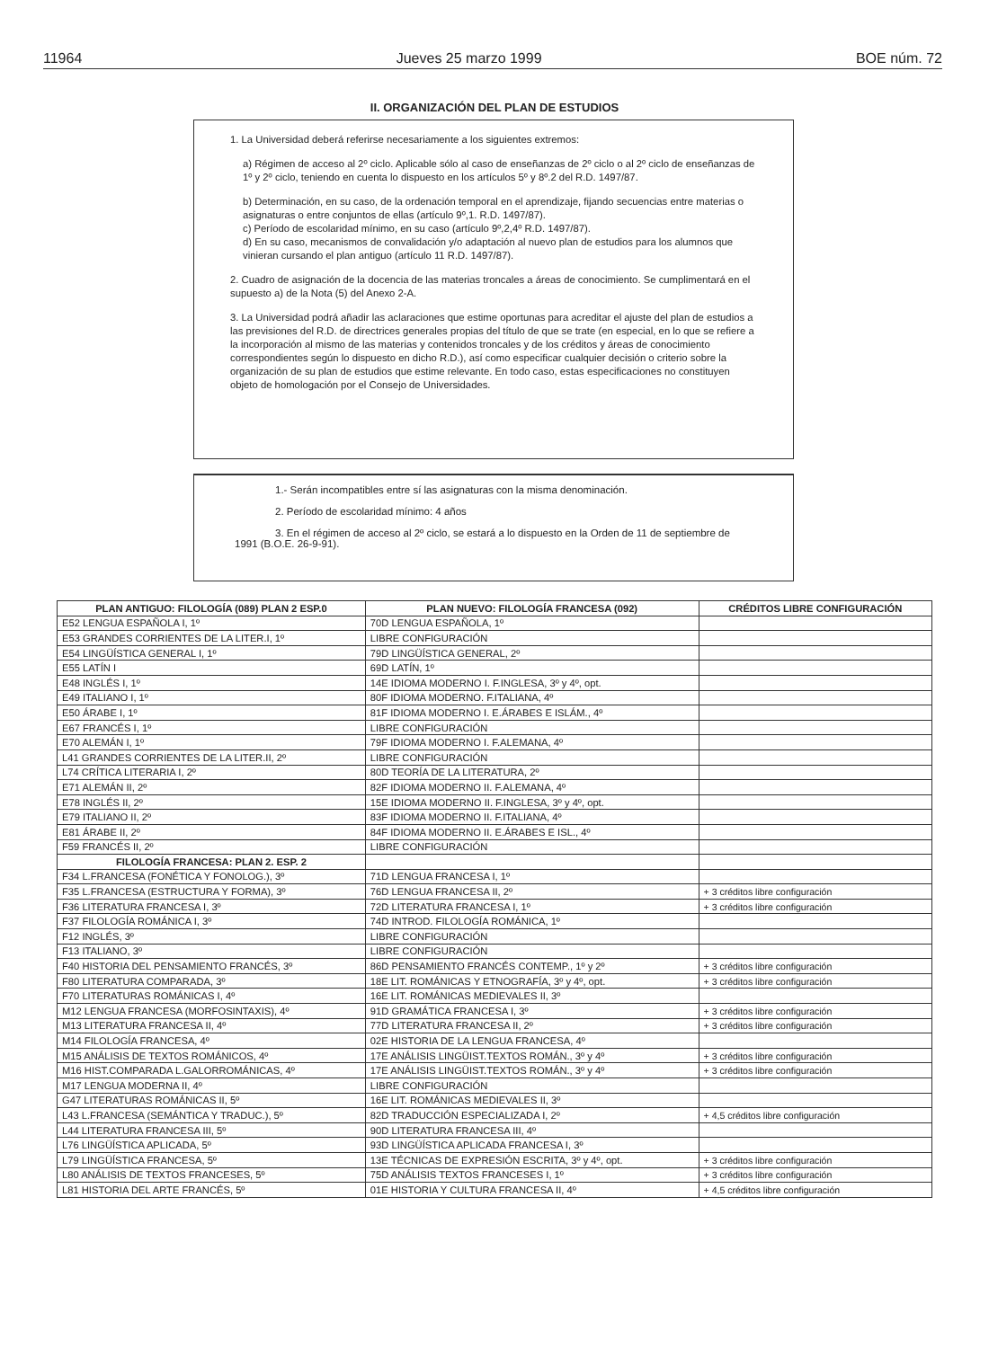11964 Jueves 25 marzo 1999 BOE núm. 72
II. ORGANIZACIÓN DEL PLAN DE ESTUDIOS
1. La Universidad deberá referirse necesariamente a los siguientes extremos:
a) Régimen de acceso al 2º ciclo. Aplicable sólo al caso de enseñanzas de 2º ciclo o al 2º ciclo de enseñanzas de 1º y 2º ciclo, teniendo en cuenta lo dispuesto en los artículos 5º y 8º.2 del R.D. 1497/87.
b) Determinación, en su caso, de la ordenación temporal en el aprendizaje, fijando secuencias entre materias o asignaturas o entre conjuntos de ellas (artículo 9º,1. R.D. 1497/87).
c) Período de escolaridad mínimo, en su caso (artículo 9º,2,4º R.D. 1497/87).
d) En su caso, mecanismos de convalidación y/o adaptación al nuevo plan de estudios para los alumnos que vinieran cursando el plan antiguo (artículo 11 R.D. 1497/87).
2. Cuadro de asignación de la docencia de las materias troncales a áreas de conocimiento. Se cumplimentará en el supuesto a) de la Nota (5) del Anexo 2-A.
3. La Universidad podrá añadir las aclaraciones que estime oportunas para acreditar el ajuste del plan de estudios a las previsiones del R.D. de directrices generales propias del título de que se trate (en especial, en lo que se refiere a la incorporación al mismo de las materias y contenidos troncales y de los créditos y áreas de conocimiento correspondientes según lo dispuesto en dicho R.D.), así como especificar cualquier decisión o criterio sobre la organización de su plan de estudios que estime relevante. En todo caso, estas especificaciones no constituyen objeto de homologación por el Consejo de Universidades.
1.- Serán incompatibles entre sí las asignaturas con la misma denominación.
2. Período de escolaridad mínimo: 4 años
3. En el régimen de acceso al 2º ciclo, se estará a lo dispuesto en la Orden de 11 de septiembre de 1991 (B.O.E. 26-9-91).
| PLAN ANTIGUO: FILOLOGÍA (089) PLAN 2 ESP.0 | PLAN NUEVO: FILOLOGÍA FRANCESA (092) | CRÉDITOS LIBRE CONFIGURACIÓN |
| --- | --- | --- |
| E52 LENGUA ESPAÑOLA I, 1º | 70D LENGUA ESPAÑOLA, 1º | |
| E53 GRANDES CORRIENTES DE LA LITER.I, 1º | LIBRE CONFIGURACIÓN | |
| E54 LINGÜÍSTICA GENERAL I, 1º | 79D LINGÜÍSTICA GENERAL, 2º | |
| E55 LATÍN I | 69D LATÍN, 1º | |
| E48 INGLÉS I, 1º | 14E IDIOMA MODERNO I. F.INGLESA, 3º y 4º, opt. | |
| E49 ITALIANO I, 1º | 80F IDIOMA MODERNO. F.ITALIANA, 4º | |
| E50 ÁRABE I, 1º | 81F IDIOMA MODERNO I. E.ÁRABES E ISLÁM., 4º | |
| E67 FRANCÉS I, 1º | LIBRE CONFIGURACIÓN | |
| E70 ALEMÁN I, 1º | 79F IDIOMA MODERNO I. F.ALEMANA, 4º | |
| L41 GRANDES CORRIENTES DE LA LITER.II, 2º | LIBRE CONFIGURACIÓN | |
| L74 CRÍTICA LITERARIA I, 2º | 80D TEORÍA DE LA LITERATURA, 2º | |
| E71 ALEMÁN II, 2º | 82F IDIOMA MODERNO II. F.ALEMANA, 4º | |
| E78 INGLÉS II, 2º | 15E IDIOMA MODERNO II. F.INGLESA, 3º y 4º, opt. | |
| E79 ITALIANO II, 2º | 83F IDIOMA MODERNO II. F.ITALIANA, 4º | |
| E81 ÁRABE II, 2º | 84F IDIOMA MODERNO II. E.ÁRABES E ISL., 4º | |
| F59 FRANCÉS II, 2º | LIBRE CONFIGURACIÓN | |
| FILOLOGÍA FRANCESA: PLAN 2. ESP. 2 | | |
| F34 L.FRANCESA (FONÉTICA Y FONOLOG.), 3º | 71D LENGUA FRANCESA I, 1º | |
| F35 L.FRANCESA (ESTRUCTURA Y FORMA), 3º | 76D LENGUA FRANCESA II, 2º | + 3 créditos libre configuración |
| F36 LITERATURA FRANCESA I, 3º | 72D LITERATURA FRANCESA I, 1º | + 3 créditos libre configuración |
| F37 FILOLOGÍA ROMÁNICA I, 3º | 74D INTROD. FILOLOGÍA ROMÁNICA, 1º | |
| F12 INGLÉS, 3º | LIBRE CONFIGURACIÓN | |
| F13 ITALIANO, 3º | LIBRE CONFIGURACIÓN | |
| F40 HISTORIA DEL PENSAMIENTO FRANCÉS, 3º | 86D PENSAMIENTO FRANCÉS CONTEMP., 1º y 2º | + 3 créditos libre configuración |
| F80 LITERATURA COMPARADA, 3º | 18E LIT. ROMÁNICAS Y ETNOGRAFÍA, 3º y 4º, opt. | + 3 créditos libre configuración |
| F70 LITERATURAS ROMÁNICAS I, 4º | 16E LIT. ROMÁNICAS MEDIEVALES II, 3º | |
| M12 LENGUA FRANCESA (MORFOSINTAXIS), 4º | 91D GRAMÁTICA FRANCESA I, 3º | + 3 créditos libre configuración |
| M13 LITERATURA FRANCESA II, 4º | 77D LITERATURA FRANCESA II, 2º | + 3 créditos libre configuración |
| M14 FILOLOGÍA FRANCESA, 4º | 02E HISTORIA DE LA LENGUA FRANCESA, 4º | |
| M15 ANÁLISIS DE TEXTOS ROMÁNICOS, 4º | 17E ANÁLISIS LINGÜIST.TEXTOS ROMÁN., 3º y 4º | + 3 créditos libre configuración |
| M16 HIST.COMPARADA L.GALORROMÁNICAS, 4º | 17E ANÁLISIS LINGÜIST.TEXTOS ROMÁN., 3º y 4º | + 3 créditos libre configuración |
| M17 LENGUA MODERNA II, 4º | LIBRE CONFIGURACIÓN | |
| G47 LITERATURAS ROMÁNICAS II, 5º | 16E LIT. ROMÁNICAS MEDIEVALES II, 3º | |
| L43 L.FRANCESA (SEMÁNTICA Y TRADUC.), 5º | 82D TRADUCCIÓN ESPECIALIZADA I, 2º | + 4,5 créditos libre configuración |
| L44 LITERATURA FRANCESA III, 5º | 90D LITERATURA FRANCESA III, 4º | |
| L76 LINGÜÍSTICA APLICADA, 5º | 93D LINGÜÍSTICA APLICADA FRANCESA I, 3º | |
| L79 LINGÜÍSTICA FRANCESA, 5º | 13E TÉCNICAS DE EXPRESIÓN ESCRITA, 3º y 4º, opt. | + 3 créditos libre configuración |
| L80 ANÁLISIS DE TEXTOS FRANCESES, 5º | 75D ANÁLISIS TEXTOS FRANCESES I, 1º | + 3 créditos libre configuración |
| L81 HISTORIA DEL ARTE FRANCÉS, 5º | 01E HISTORIA Y CULTURA FRANCESA II, 4º | + 4,5 créditos libre configuración |